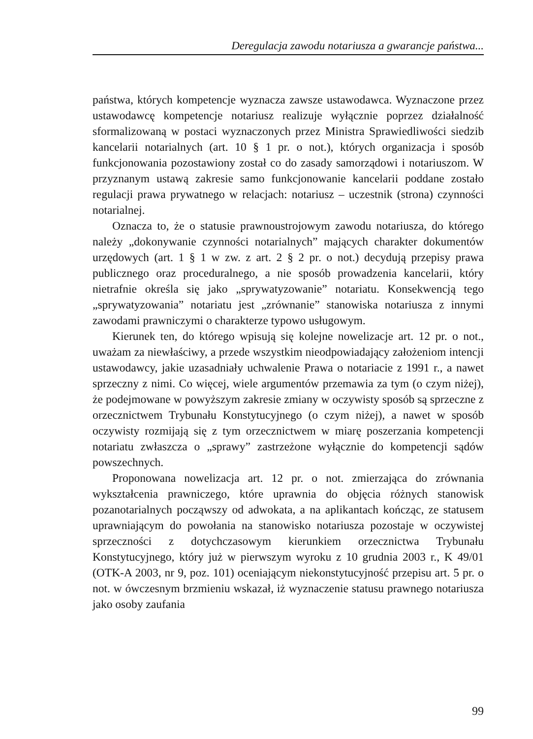Deregulacja zawodu notariusza a gwarancje państwa...
państwa, których kompetencje wyznacza zawsze ustawodawca. Wyznaczone przez ustawodawcę kompetencje notariusz realizuje wyłącznie poprzez działalność sformalizowaną w postaci wyznaczonych przez Ministra Sprawiedliwości siedzib kancelarii notarialnych (art. 10 § 1 pr. o not.), których organizacja i sposób funkcjonowania pozostawiony został co do zasady samorządowi i notariuszom. W przyznanym ustawą zakresie samo funkcjonowanie kancelarii poddane zostało regulacji prawa prywatnego w relacjach: notariusz – uczestnik (strona) czynności notarialnej.
Oznacza to, że o statusie prawnoustrojowym zawodu notariusza, do którego należy „dokonywanie czynności notarialnych” mających charakter dokumentów urzędowych (art. 1 § 1 w zw. z art. 2 § 2 pr. o not.) decydują przepisy prawa publicznego oraz proceduralnego, a nie sposób prowadzenia kancelarii, który nietrafnie określa się jako „sprywatyzowanie” notariatu. Konsekwencją tego „sprywatyzowania” notariatu jest „zrównanie” stanowiska notariusza z innymi zawodami prawniczymi o charakterze typowo usługowym.
Kierunek ten, do którego wpisują się kolejne nowelizacje art. 12 pr. o not., uważam za niewłaściwy, a przede wszystkim nieodpowiadający założeniom intencji ustawodawcy, jakie uzasadniały uchwalenie Prawa o notariacie z 1991 r., a nawet sprzeczny z nimi. Co więcej, wiele argumentów przemawia za tym (o czym niżej), że podejmowane w powyższym zakresie zmiany w oczywisty sposób są sprzeczne z orzecznictwem Trybunału Konstytucyjnego (o czym niżej), a nawet w sposób oczywisty rozmijają się z tym orzecznictwem w miarę poszerzania kompetencji notariatu zwłaszcza o „sprawy” zastrzeżone wyłącznie do kompetencji sądów powszechnych.
Proponowana nowelizacja art. 12 pr. o not. zmierzająca do zrównania wykształcenia prawniczego, które uprawnia do objęcia różnych stanowisk pozanotarialnych począwszy od adwokata, a na aplikantach kończąc, ze statusem uprawniającym do powołania na stanowisko notariusza pozostaje w oczywistej sprzeczności z dotychczasowym kierunkiem orzecznictwa Trybunału Konstytucyjnego, który już w pierwszym wyroku z 10 grudnia 2003 r., K 49/01 (OTK-A 2003, nr 9, poz. 101) oceniającym niekonstytucyjność przepisu art. 5 pr. o not. w ówczesnym brzmieniu wskazał, iż wyznaczenie statusu prawnego notariusza jako osoby zaufania
99